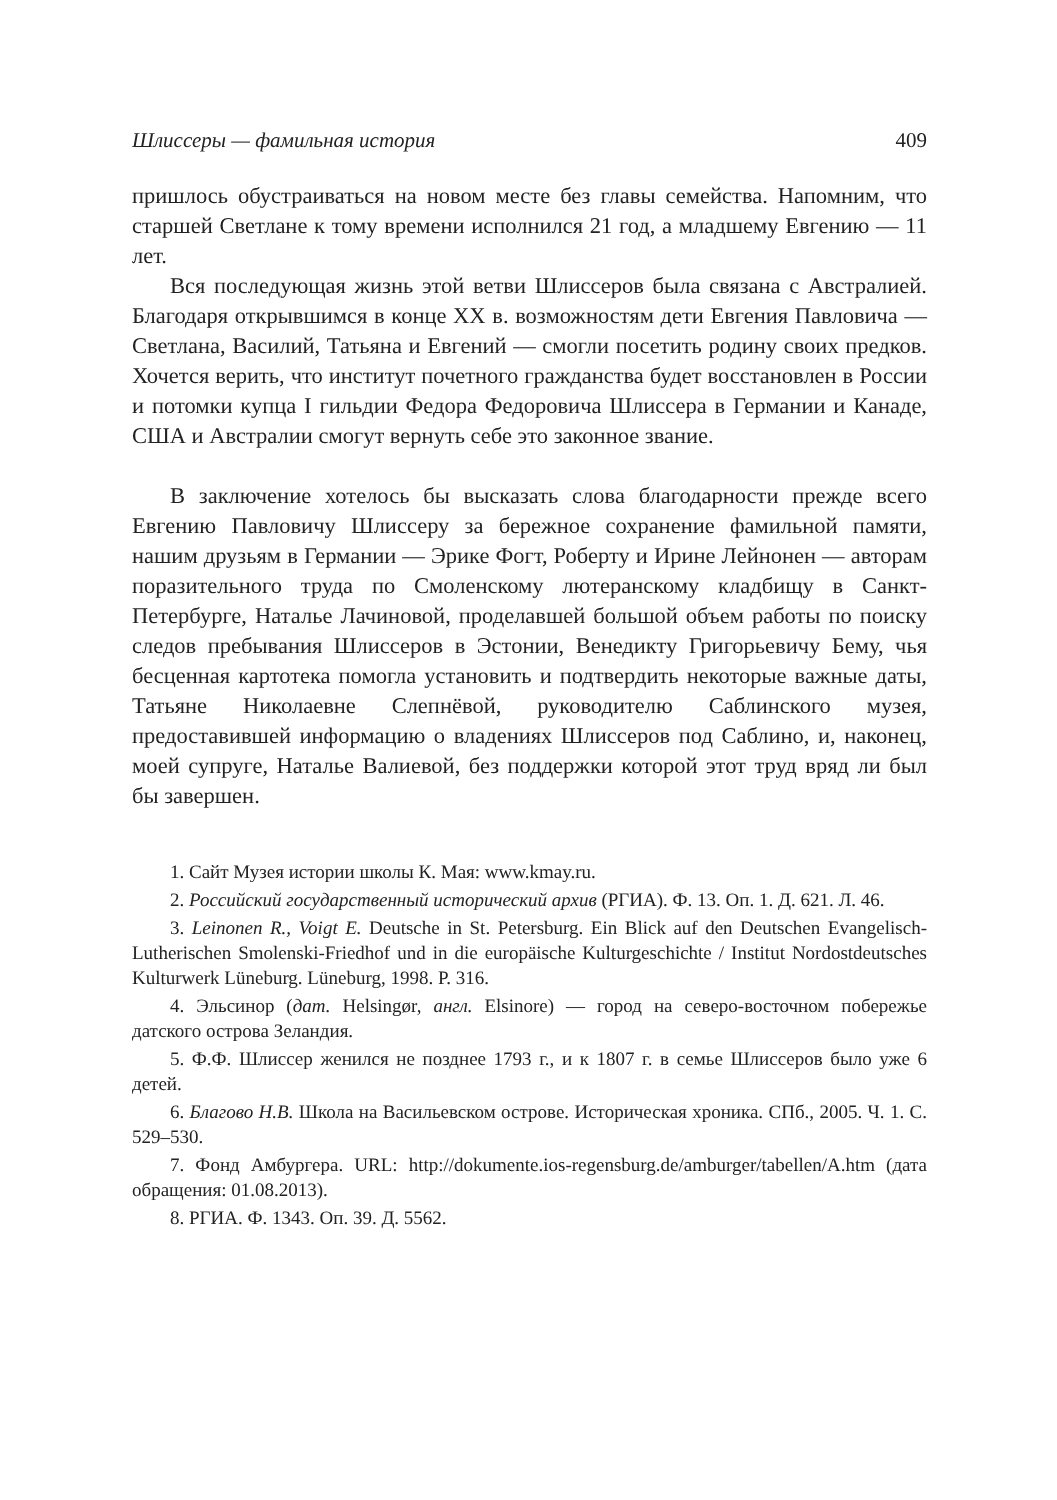Шлиссеры — фамильная история 409
пришлось обустраиваться на новом месте без главы семейства. Напомним, что старшей Светлане к тому времени исполнился 21 год, а младшему Евгению — 11 лет.
Вся последующая жизнь этой ветви Шлиссеров была связана с Австралией. Благодаря открывшимся в конце XX в. возможностям дети Евгения Павловича — Светлана, Василий, Татьяна и Евгений — смогли посетить родину своих предков. Хочется верить, что институт почетного гражданства будет восстановлен в России и потомки купца I гильдии Федора Федоровича Шлиссера в Германии и Канаде, США и Австралии смогут вернуть себе это законное звание.
В заключение хотелось бы высказать слова благодарности прежде всего Евгению Павловичу Шлиссеру за бережное сохранение фамильной памяти, нашим друзьям в Германии — Эрике Фогт, Роберту и Ирине Лейнонен — авторам поразительного труда по Смоленскому лютеранскому кладбищу в Санкт-Петербурге, Наталье Лачиновой, проделавшей большой объем работы по поиску следов пребывания Шлиссеров в Эстонии, Венедикту Григорьевичу Бему, чья бесценная картотека помогла установить и подтвердить некоторые важные даты, Татьяне Николаевне Слепнёвой, руководителю Саблинского музея, предоставившей информацию о владениях Шлиссеров под Саблино, и, наконец, моей супруге, Наталье Валиевой, без поддержки которой этот труд вряд ли был бы завершен.
1. Сайт Музея истории школы К. Мая: www.kmay.ru.
2. Российский государственный исторический архив (РГИА). Ф. 13. Оп. 1. Д. 621. Л. 46.
3. Leinonen R., Voigt E. Deutsche in St. Petersburg. Ein Blick auf den Deutschen Evangelisch-Lutherischen Smolenski-Friedhof und in die europäische Kulturgeschichte / Institut Nordostdeutsches Kulturwerk Lüneburg. Lüneburg, 1998. P. 316.
4. Эльсинор (дат. Helsingør, англ. Elsinore) — город на северо-восточном побережье датского острова Зеландия.
5. Ф.Ф. Шлиссер женился не позднее 1793 г., и к 1807 г. в семье Шлиссеров было уже 6 детей.
6. Благово Н.В. Школа на Васильевском острове. Историческая хроника. СПб., 2005. Ч. 1. С. 529–530.
7. Фонд Амбургера. URL: http://dokumente.ios-regensburg.de/amburger/tabellen/A.htm (дата обращения: 01.08.2013).
8. РГИА. Ф. 1343. Оп. 39. Д. 5562.